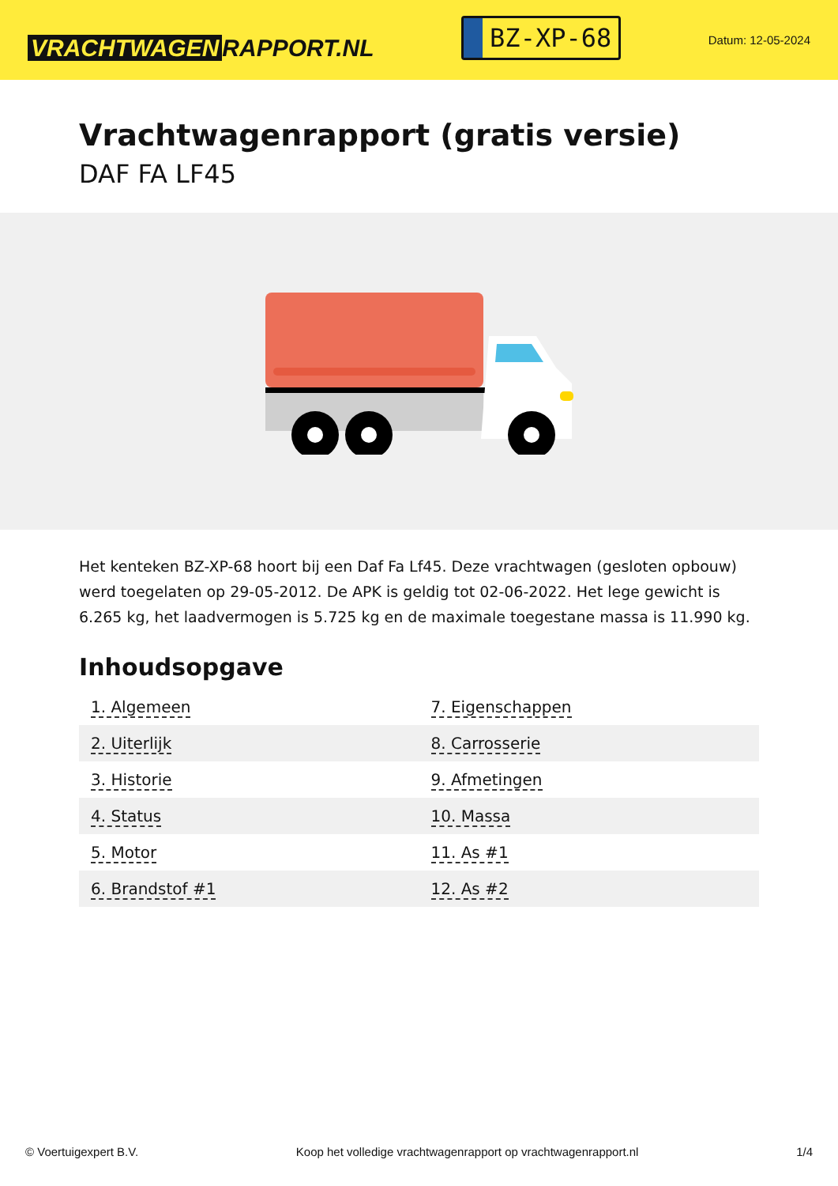VRACHTWAGEN RAPPORT.NL
BZ-XP-68
Datum: 12-05-2024
Vrachtwagenrapport (gratis versie)
DAF FA LF45
Het kenteken BZ-XP-68 hoort bij een Daf Fa Lf45. Deze vrachtwagen (gesloten opbouw) werd toegelaten op 29-05-2012. De APK is geldig tot 02-06-2022. Het lege gewicht is 6.265 kg, het laadvermogen is 5.725 kg en de maximale toegestane massa is 11.990 kg.
Inhoudsopgave
| 1. Algemeen | 7. Eigenschappen |
| 2. Uiterlijk | 8. Carrosserie |
| 3. Historie | 9. Afmetingen |
| 4. Status | 10. Massa |
| 5. Motor | 11. As #1 |
| 6. Brandstof #1 | 12. As #2 |
© Voertuigexpert B.V. Koop het volledige vrachtwagenrapport op vrachtwagenrapport.nl 1/4